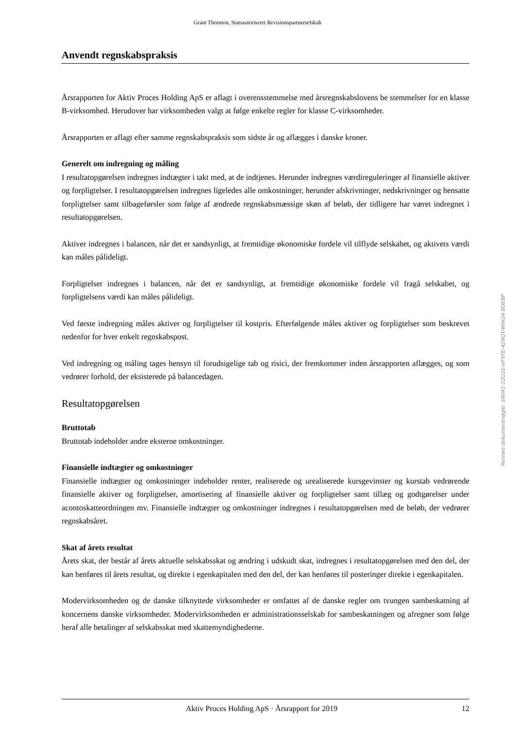Grant Thornton, Statsautoriseret Revisionspartnerselskab
Anvendt regnskabspraksis
Årsrapporten for Aktiv Proces Holding ApS er aflagt i overensstemmelse med årsregnskabslovens be stemmelser for en klasse B-virksomhed. Herudover har virksomheden valgt at følge enkelte regler for klasse C-virksomheder.
Årsrapporten er aflagt efter samme regnskabspraksis som sidste år og aflægges i danske kroner.
Generelt om indregning og måling
I resultatopgørelsen indregnes indtægter i takt med, at de indtjenes. Herunder indregnes værdireguleringer af finansielle aktiver og forpligtelser. I resultatopgørelsen indregnes ligeledes alle omkostninger, herunder afskrivninger, nedskrivninger og hensatte forpligtelser samt tilbageførsler som følge af ændrede regnskabsmæssige skøn af beløb, der tidligere har været indregnet i resultatopgørelsen.
Aktiver indregnes i balancen, når det er sandsynligt, at fremtidige økonomiske fordele vil tilflyde selskabet, og aktivets værdi kan måles pålideligt.
Forpligtelser indregnes i balancen, når det er sandsynligt, at fremtidige økonomiske fordele vil fragå selskabet, og forpligtelsens værdi kan måles pålideligt.
Ved første indregning måles aktiver og forpligtelser til kostpris. Efterfølgende måles aktiver og forpligtelser som beskrevet nedenfor for hver enkelt regnskabspost.
Ved indregning og måling tages hensyn til forudsigelige tab og risici, der fremkommer inden årsrapporten aflægges, og som vedrører forhold, der eksisterede på balancedagen.
Resultatopgørelsen
Bruttotab
Bruttotab indeholder andre eksterne omkostninger.
Finansielle indtægter og omkostninger
Finansielle indtægter og omkostninger indeholder renter, realiserede og urealiserede kursgevinster og kurstab vedrørende finansielle aktiver og forpligtelser, amortisering af finansielle aktiver og forpligtelser samt tillæg og godtgørelser under acontoskatteordningen mv. Finansielle indtægter og omkostninger indregnes i resultatopgørelsen med de beløb, der vedrører regnskabsåret.
Skat af årets resultat
Årets skat, der består af årets aktuelle selskabsskat og ændring i udskudt skat, indregnes i resultatopgørelsen med den del, der kan henføres til årets resultat, og direkte i egenkapitalen med den del, der kan henføres til posteringer direkte i egenkapitalen.
Modervirksomheden og de danske tilknyttede virksomheder er omfattet af de danske regler om tvungen sambeskatning af koncernens danske virksomheder. Modervirksomheden er administrationsselskab for sambeskatningen og afregner som følge heraf alle betalinger af selskabsskat med skattemyndighederne.
Penneo dokumentnøgle: SWI41-22U1E-HFYFE-4Z4QY-WNI24-8DEBP
Aktiv Proces Holding ApS · Årsrapport for 2019 12